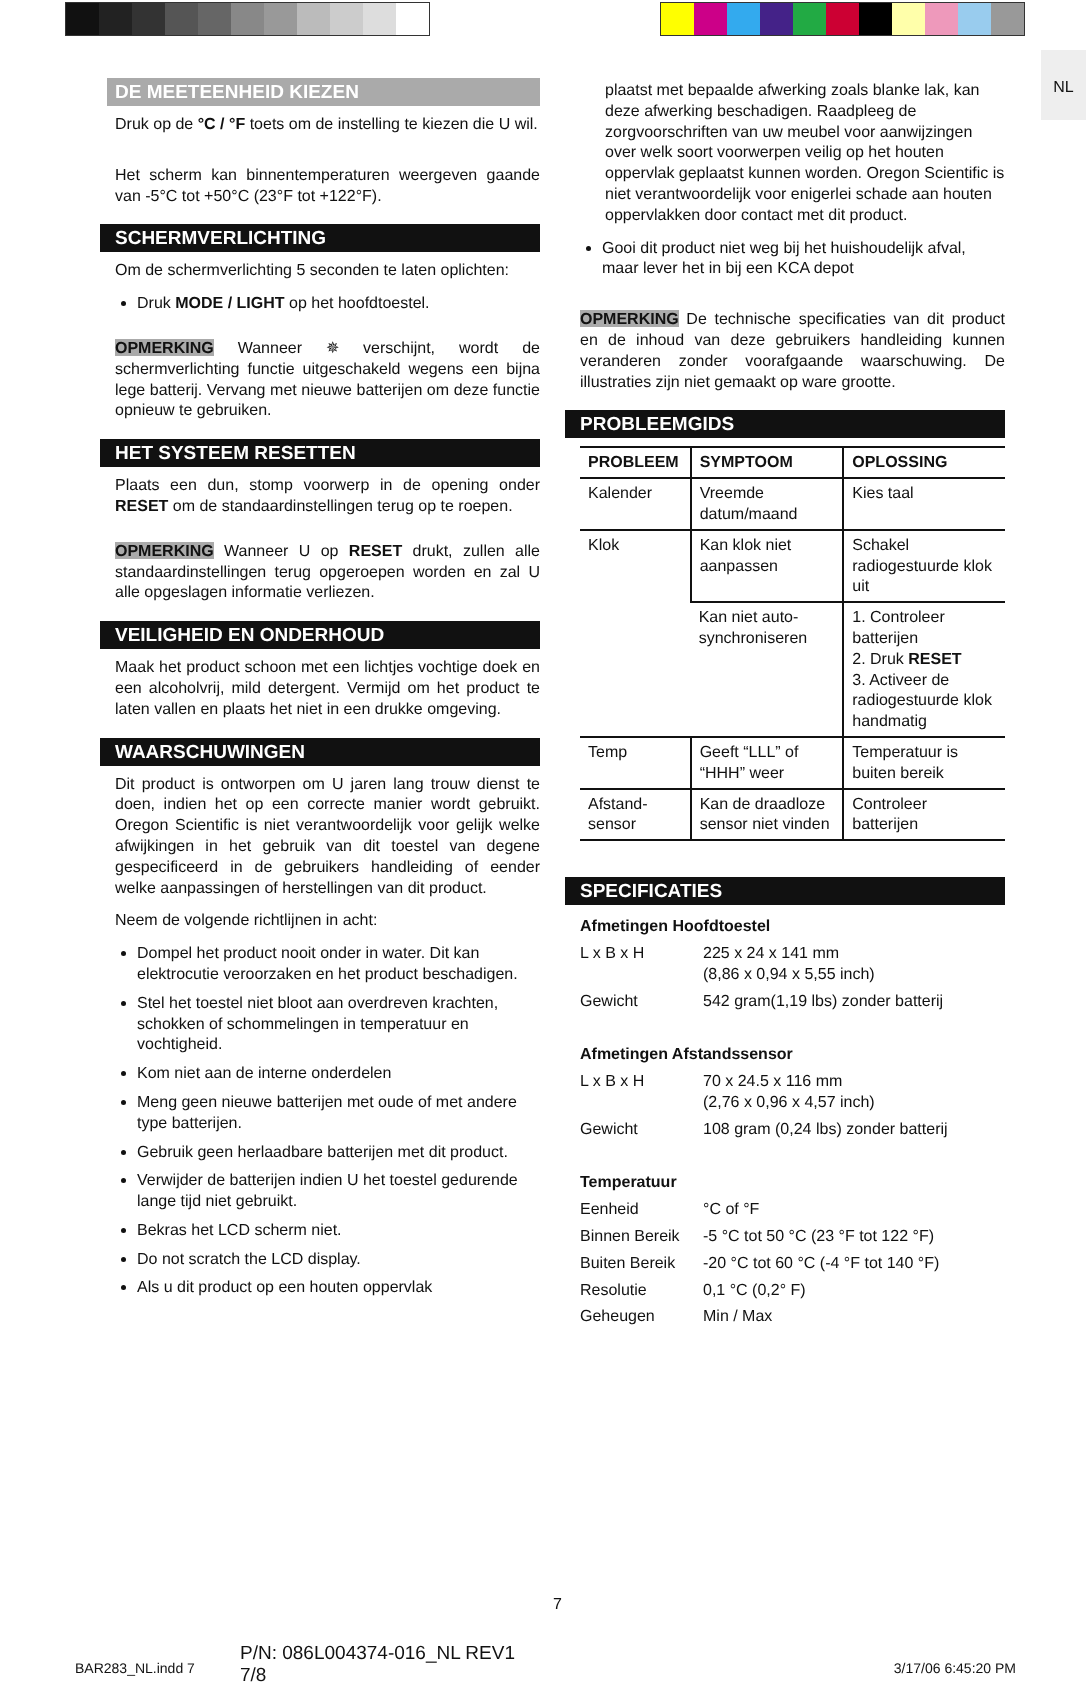NL
DE MEETEENHEID KIEZEN
Druk op de °C / °F toets om de instelling te kiezen die U wil.
Het scherm kan binnentemperaturen weergeven gaande van -5°C tot +50°C (23°F tot +122°F).
SCHERMVERLICHTING
Om de schermverlichting 5 seconden te laten oplichten:
Druk MODE / LIGHT op het hoofdtoestel.
OPMERKING Wanneer ✵ verschijnt, wordt de schermverlichting functie uitgeschakeld wegens een bijna lege batterij. Vervang met nieuwe batterijen om deze functie opnieuw te gebruiken.
HET SYSTEEM RESETTEN
Plaats een dun, stomp voorwerp in de opening onder RESET om de standaardinstellingen terug op te roepen.
OPMERKING Wanneer U op RESET drukt, zullen alle standaardinstellingen terug opgeroepen worden en zal U alle opgeslagen informatie verliezen.
VEILIGHEID EN ONDERHOUD
Maak het product schoon met een lichtjes vochtige doek en een alcoholvrij, mild detergent. Vermijd om het product te laten vallen en plaats het niet in een drukke omgeving.
WAARSCHUWINGEN
Dit product is ontworpen om U jaren lang trouw dienst te doen, indien het op een correcte manier wordt gebruikt. Oregon Scientific is niet verantwoordelijk voor gelijk welke afwijkingen in het gebruik van dit toestel van degene gespecificeerd in de gebruikers handleiding of eender welke aanpassingen of herstellingen van dit product.
Neem de volgende richtlijnen in acht:
Dompel het product nooit onder in water. Dit kan elektrocutie veroorzaken en het product beschadigen.
Stel het toestel niet bloot aan overdreven krachten, schokken of schommelingen in temperatuur en vochtigheid.
Kom niet aan de interne onderdelen
Meng geen nieuwe batterijen met oude of met andere type batterijen.
Gebruik geen herlaadbare batterijen met dit product.
Verwijder de batterijen indien U het toestel gedurende lange tijd niet gebruikt.
Bekras het LCD scherm niet.
Do not scratch the LCD display.
Als u dit product op een houten oppervlak
plaatst met bepaalde afwerking zoals blanke lak, kan deze afwerking beschadigen. Raadpleeg de zorgvoorschriften van uw meubel voor aanwijzingen over welk soort voorwerpen veilig op het houten oppervlak geplaatst kunnen worden. Oregon Scientific is niet verantwoordelijk voor enigerlei schade aan houten oppervlakken door contact met dit product.
Gooi dit product niet weg bij het huishoudelijk afval, maar lever het in bij een KCA depot
OPMERKING De technische specificaties van dit product en de inhoud van deze gebruikers handleiding kunnen veranderen zonder voorafgaande waarschuwing. De illustraties zijn niet gemaakt op ware grootte.
PROBLEEMGIDS
| PROBLEEM | SYMPTOOM | OPLOSSING |
| --- | --- | --- |
| Kalender | Vreemde datum/maand | Kies taal |
| Klok | Kan klok niet aanpassen | Schakel radiogestuurde klok uit |
| | Kan niet auto-synchroniseren | 1. Controleer batterijen 2. Druk RESET 3. Activeer de radiogestuurde klok handmatig |
| Temp | Geeft “LLL” of “HHH” weer | Temperatuur is buiten bereik |
| Afstand-sensor | Kan de draadloze sensor niet vinden | Controleer batterijen |
SPECIFICATIES
| Afmetingen Hoofdtoestel | |
| L x B x H | 225 x 24 x 141 mm (8,86 x 0,94 x 5,55 inch) |
| Gewicht | 542 gram(1,19 lbs) zonder batterij |
| Afmetingen Afstandssensor | |
| L x B x H | 70 x 24.5 x 116 mm (2,76 x 0,96 x 4,57 inch) |
| Gewicht | 108 gram (0,24 lbs) zonder batterij |
| Temperatuur | |
| Eenheid | °C of °F |
| Binnen Bereik | -5 °C tot 50 °C (23 °F tot 122 °F) |
| Buiten Bereik | -20 °C tot 60 °C (-4 °F tot 140 °F) |
| Resolutie | 0,1 °C (0,2° F) |
| Geheugen | Min / Max |
7
BAR283_NL.indd 7
P/N: 086L004374-016_NL REV1
7/8
3/17/06 6:45:20 PM